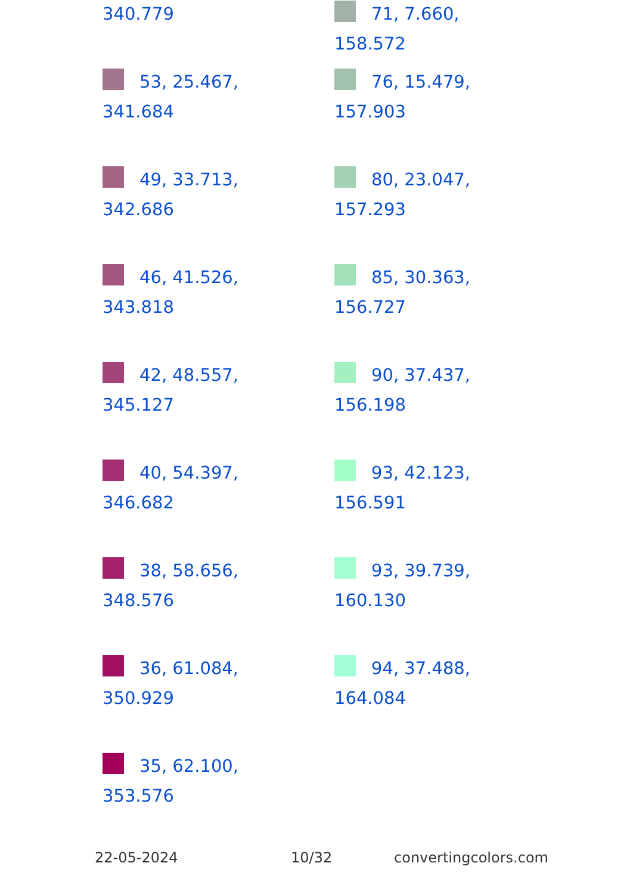340.779
53, 25.467,
341.684
49, 33.713,
342.686
46, 41.526,
343.818
42, 48.557,
345.127
40, 54.397,
346.682
38, 58.656,
348.576
36, 61.084,
350.929
35, 62.100,
353.576
71, 7.660, 158.572
76, 15.479,
157.903
80, 23.047,
157.293
85, 30.363,
156.727
90, 37.437,
156.198
93, 42.123,
156.591
93, 39.739,
160.130
94, 37.488,
164.084
22-05-2024 10/32 convertingcolors.com